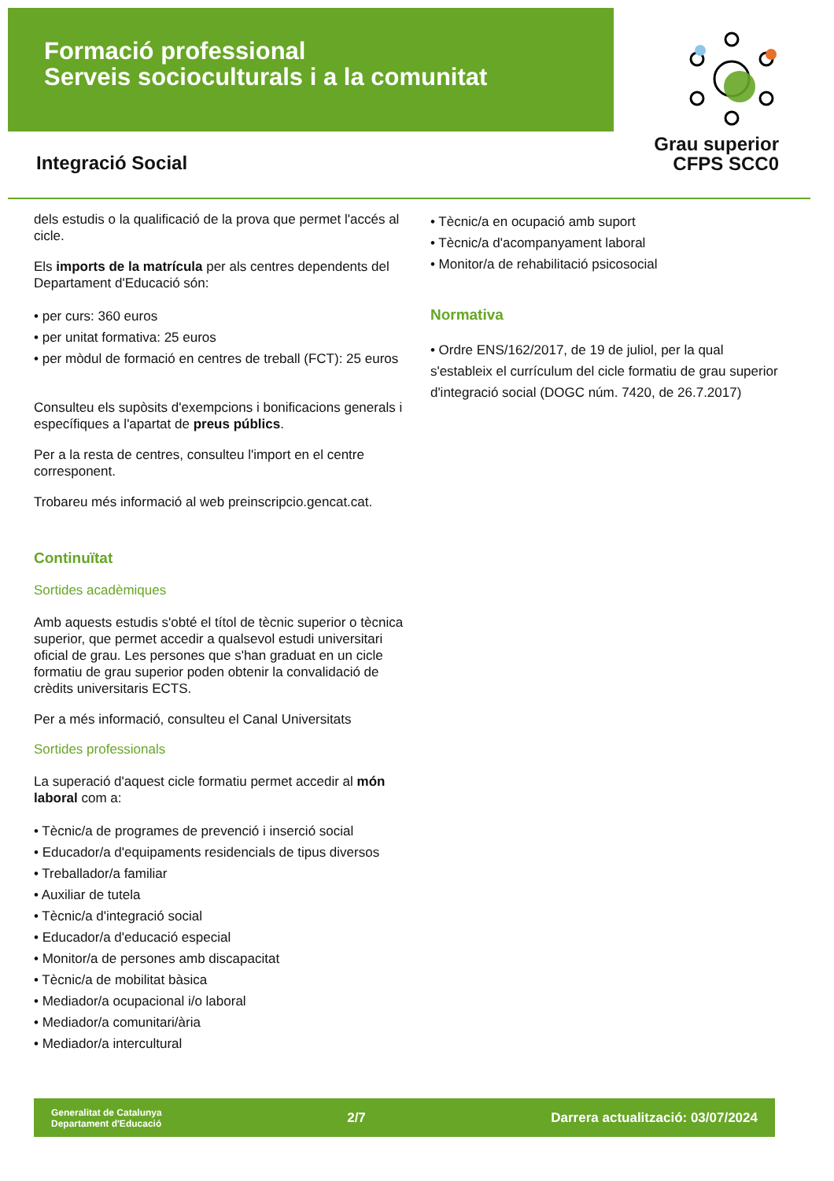Formació professional
Serveis socioculturals i a la comunitat
Grau superior
CFPS SCC0
Integració Social
dels estudis o la qualificació de la prova que permet l'accés al cicle.
Els imports de la matrícula per als centres dependents del Departament d'Educació són:
• per curs: 360 euros
• per unitat formativa: 25 euros
• per mòdul de formació en centres de treball (FCT): 25 euros
Consulteu els supòsits d'exempcions i bonificacions generals i específiques a l'apartat de preus públics.
Per a la resta de centres, consulteu l'import en el centre corresponent.
Trobareu més informació al web preinscripcio.gencat.cat.
Continuïtat
Sortides acadèmiques
Amb aquests estudis s'obté el títol de tècnic superior o tècnica superior, que permet accedir a qualsevol estudi universitari oficial de grau. Les persones que s'han graduat en un cicle formatiu de grau superior poden obtenir la convalidació de crèdits universitaris ECTS.
Per a més informació, consulteu el Canal Universitats
Sortides professionals
La superació d'aquest cicle formatiu permet accedir al món laboral com a:
• Tècnic/a de programes de prevenció i inserció social
• Educador/a d'equipaments residencials de tipus diversos
• Treballador/a familiar
• Auxiliar de tutela
• Tècnic/a d'integració social
• Educador/a d'educació especial
• Monitor/a de persones amb discapacitat
• Tècnic/a de mobilitat bàsica
• Mediador/a ocupacional i/o laboral
• Mediador/a comunitari/ària
• Mediador/a intercultural
• Tècnic/a en ocupació amb suport
• Tècnic/a d'acompanyament laboral
• Monitor/a de rehabilitació psicosocial
Normativa
• Ordre ENS/162/2017, de 19 de juliol, per la qual s'estableix el currículum del cicle formatiu de grau superior d'integració social (DOGC núm. 7420, de 26.7.2017)
Generalitat de Catalunya
Departament d'Educació
2/7
Darrera actualització: 03/07/2024